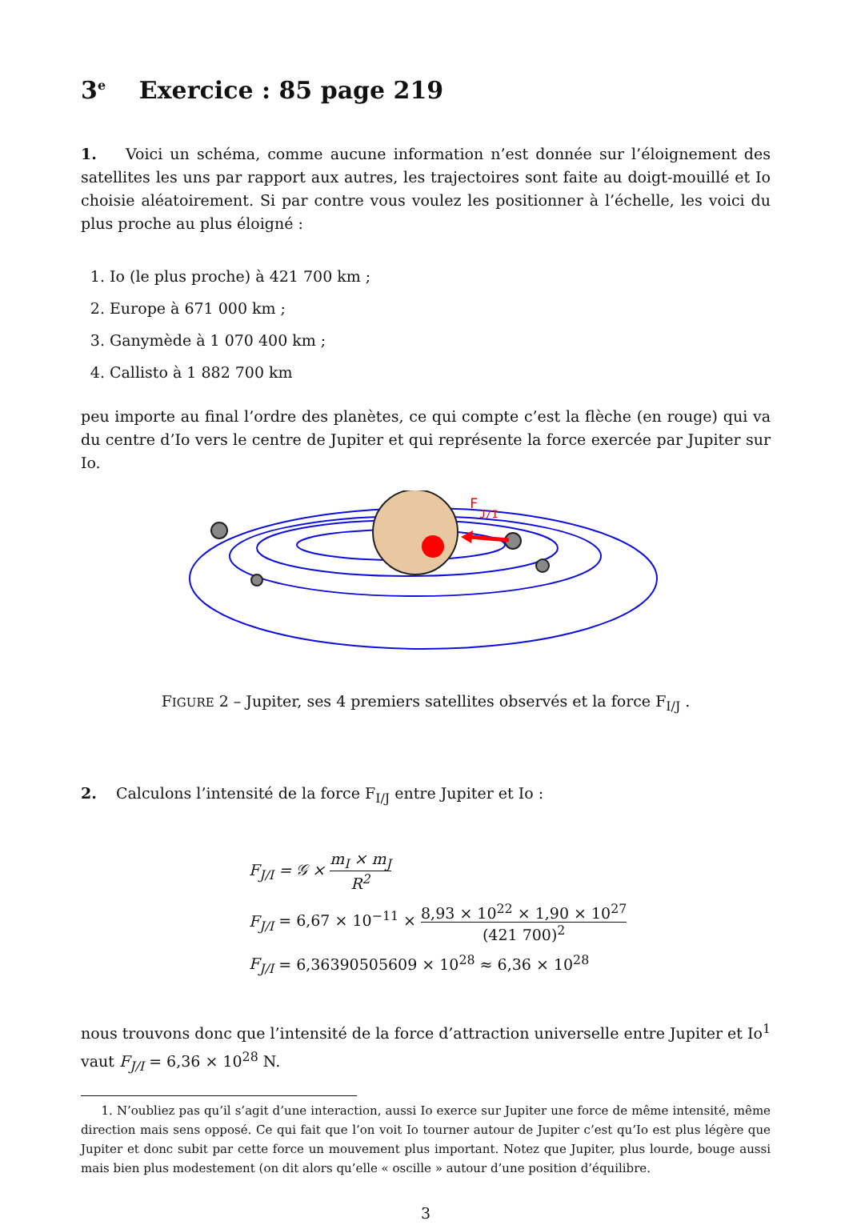3<sup>e</sup> Exercice : 85 page 219
1. Voici un schéma, comme aucune information n’est donnée sur l’éloignement des satellites les uns par rapport aux autres, les trajectoires sont faite au doigt-mouillé et Io choisie aléatoirement. Si par contre vous voulez les positionner à l’échelle, les voici du plus proche au plus éloigné :
1. Io (le plus proche) à 421 700 km ;
2. Europe à 671 000 km ;
3. Ganymède à 1 070 400 km ;
4. Callisto à 1 882 700 km
peu importe au final l’ordre des planètes, ce qui compte c’est la flèche (en rouge) qui va du centre d’Io vers le centre de Jupiter et qui représente la force exercée par Jupiter sur Io.
F
J/I
FIGURE 2 – Jupiter, ses 4 premiers satellites observés et la force F<sub>I/J</sub> .
2. Calculons l’intensité de la force F<sub>I/J</sub> entre Jupiter et Io :
F<sub>J/I</sub> = 𝒢 × m<sub>I</sub> × m<sub>J</sub> R<sup>2</sup>
F<sub>J/I</sub> = 6,67 × 10<sup>−11</sup> × 8,93 × 10<sup>22</sup> × 1,90 × 10<sup>27</sup> (421 700)<sup>2</sup>
F<sub>J/I</sub> = 6,36390505609 × 10<sup>28</sup> ≈ 6,36 × 10<sup>28</sup>
nous trouvons donc que l’intensité de la force d’attraction universelle entre Jupiter et Io<sup>1</sup> vaut F<sub>J/I</sub> = 6,36 × 10<sup>28</sup> N.
1. N’oubliez pas qu’il s’agit d’une interaction, aussi Io exerce sur Jupiter une force de même intensité, même direction mais sens opposé. Ce qui fait que l’on voit Io tourner autour de Jupiter c’est qu’Io est plus légère que Jupiter et donc subit par cette force un mouvement plus important. Notez que Jupiter, plus lourde, bouge aussi mais bien plus modestement (on dit alors qu’elle « oscille » autour d’une position d’équilibre.
3